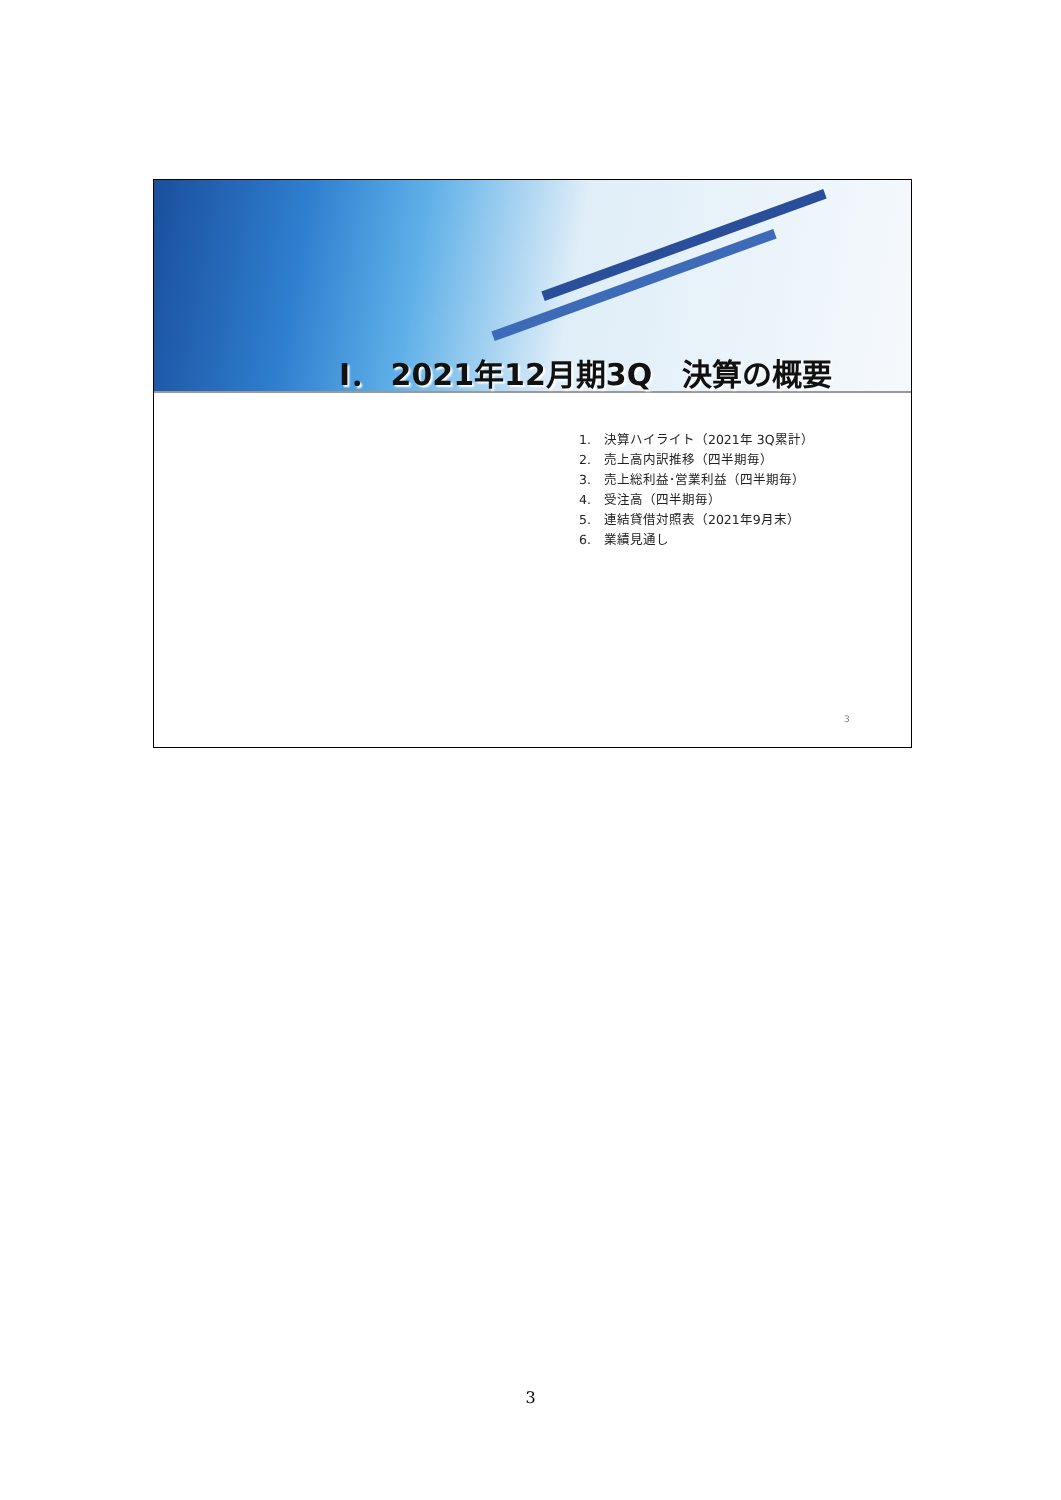I． 2021年12月期3Q　決算の概要
1.　決算ハイライト（2021年 3Q累計）
2.　売上高内訳推移（四半期毎）
3.　売上総利益･営業利益（四半期毎）
4.　受注高（四半期毎）
5.　連結貸借対照表（2021年9月末）
6.　業績見通し
3
3